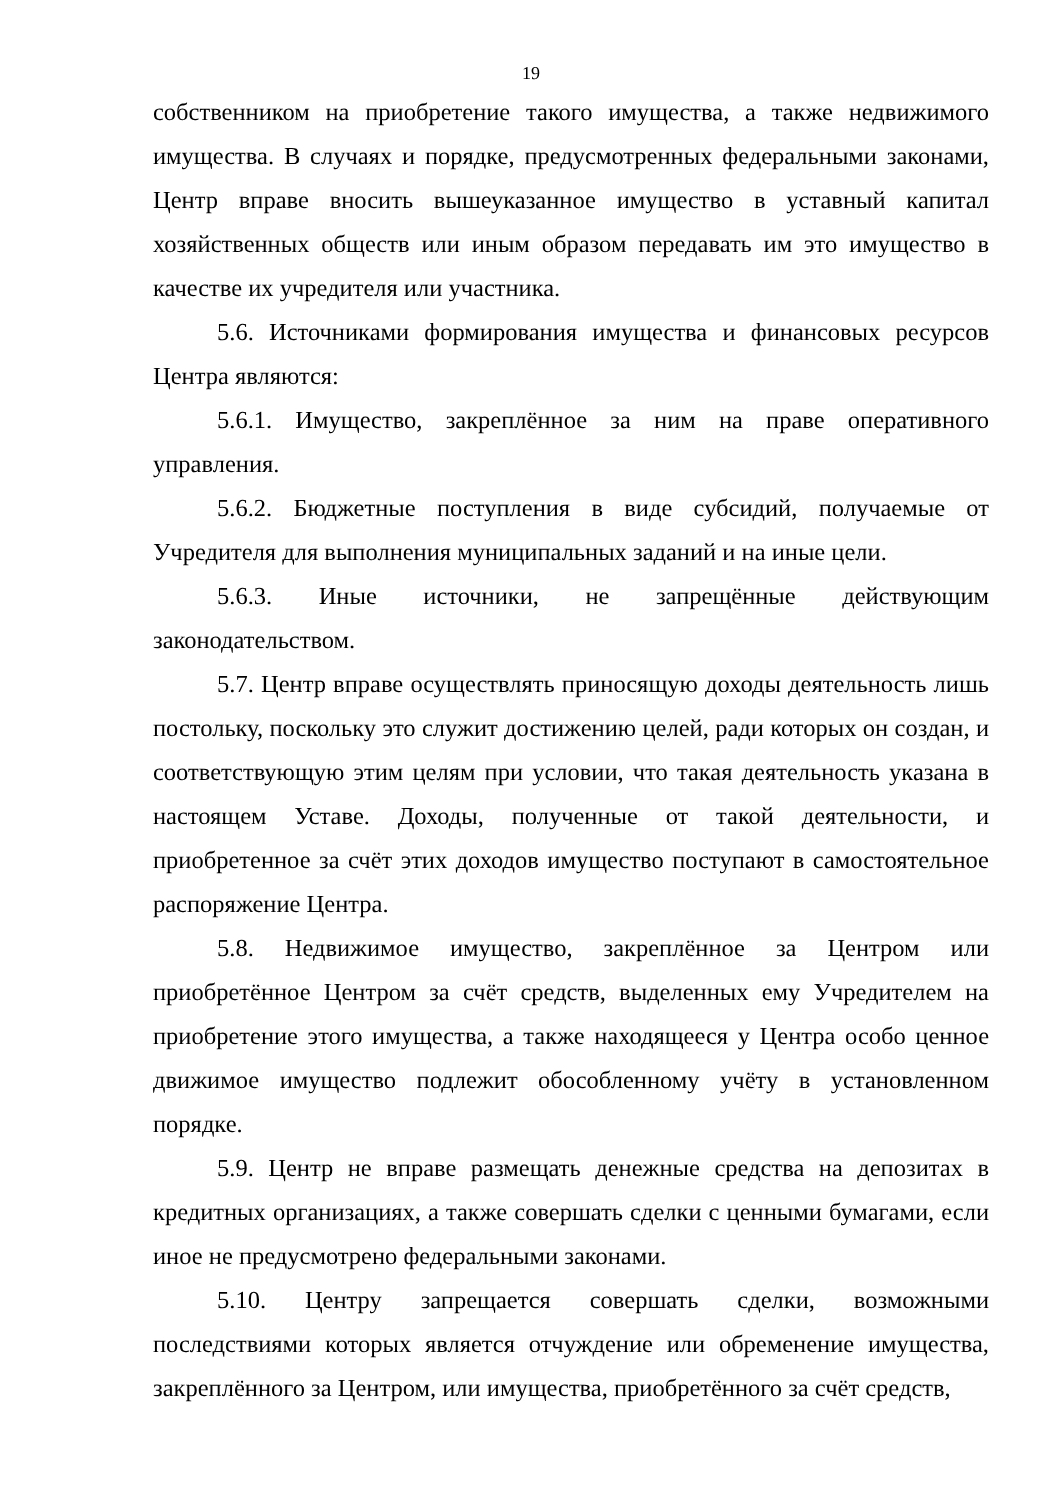19
собственником на приобретение такого имущества, а также недвижимого имущества. В случаях и порядке, предусмотренных федеральными законами, Центр вправе вносить вышеуказанное имущество в уставный капитал хозяйственных обществ или иным образом передавать им это имущество в качестве их учредителя или участника.
5.6. Источниками формирования имущества и финансовых ресурсов Центра являются:
5.6.1. Имущество, закреплённое за ним на праве оперативного управления.
5.6.2. Бюджетные поступления в виде субсидий, получаемые от Учредителя для выполнения муниципальных заданий и на иные цели.
5.6.3. Иные источники, не запрещённые действующим законодательством.
5.7. Центр вправе осуществлять приносящую доходы деятельность лишь постольку, поскольку это служит достижению целей, ради которых он создан, и соответствующую этим целям при условии, что такая деятельность указана в настоящем Уставе. Доходы, полученные от такой деятельности, и приобретенное за счёт этих доходов имущество поступают в самостоятельное распоряжение Центра.
5.8. Недвижимое имущество, закреплённое за Центром или приобретённое Центром за счёт средств, выделенных ему Учредителем на приобретение этого имущества, а также находящееся у Центра особо ценное движимое имущество подлежит обособленному учёту в установленном порядке.
5.9. Центр не вправе размещать денежные средства на депозитах в кредитных организациях, а также совершать сделки с ценными бумагами, если иное не предусмотрено федеральными законами.
5.10. Центру запрещается совершать сделки, возможными последствиями которых является отчуждение или обременение имущества, закреплённого за Центром, или имущества, приобретённого за счёт средств,